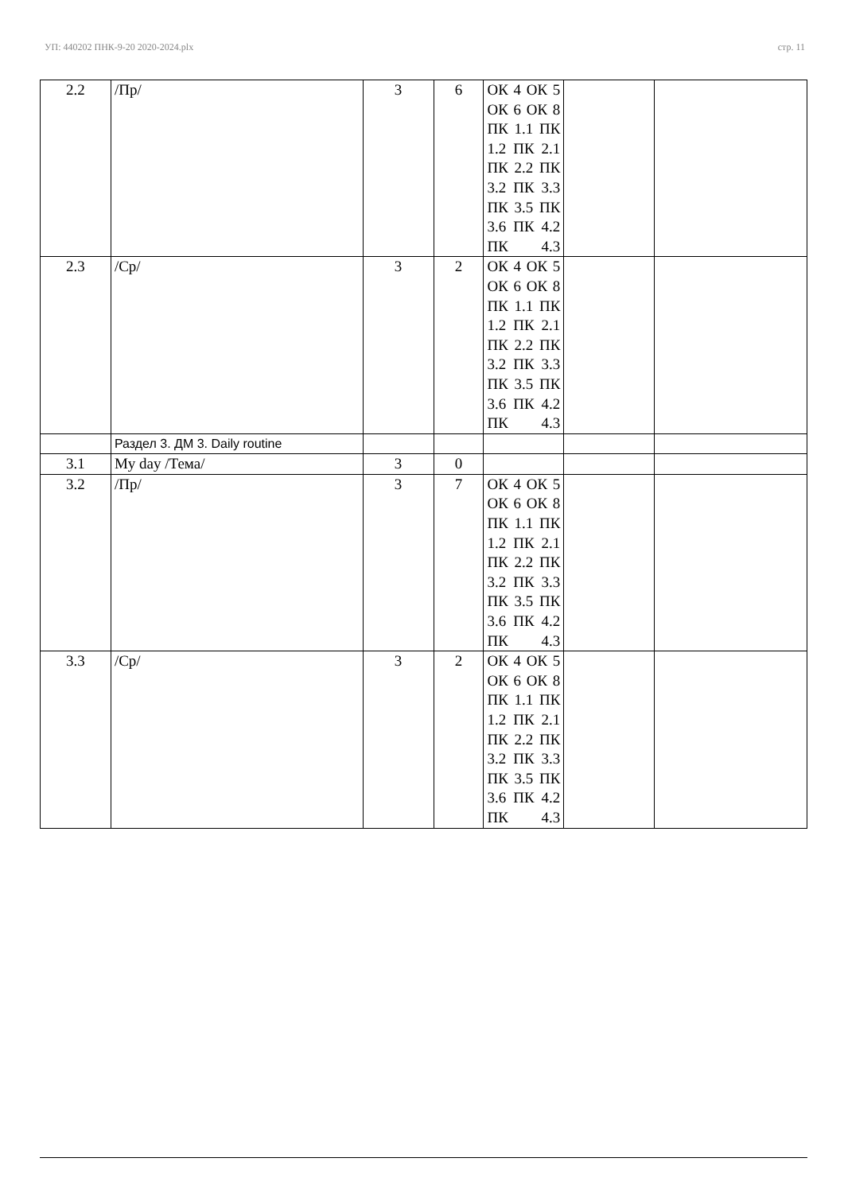УП: 440202 ПНК-9-20 2020-2024.plx стр. 11
| 2.2 | /Пр/ | 3 | 6 | ОК 4 ОК 5 ОК 6 ОК 8 ПК 1.1 ПК 1.2 ПК 2.1 ПК 2.2 ПК 3.2 ПК 3.3 ПК 3.5 ПК 3.6 ПК 4.2 ПК 4.3 | | |
| 2.3 | /Ср/ | 3 | 2 | ОК 4 ОК 5 ОК 6 ОК 8 ПК 1.1 ПК 1.2 ПК 2.1 ПК 2.2 ПК 3.2 ПК 3.3 ПК 3.5 ПК 3.6 ПК 4.2 ПК 4.3 | | |
| | Раздел 3. ДМ 3. Daily routine | | | | | |
| 3.1 | My day /Тема/ | 3 | 0 | | | |
| 3.2 | /Пр/ | 3 | 7 | ОК 4 ОК 5 ОК 6 ОК 8 ПК 1.1 ПК 1.2 ПК 2.1 ПК 2.2 ПК 3.2 ПК 3.3 ПК 3.5 ПК 3.6 ПК 4.2 ПК 4.3 | | |
| 3.3 | /Ср/ | 3 | 2 | ОК 4 ОК 5 ОК 6 ОК 8 ПК 1.1 ПК 1.2 ПК 2.1 ПК 2.2 ПК 3.2 ПК 3.3 ПК 3.5 ПК 3.6 ПК 4.2 ПК 4.3 | | |